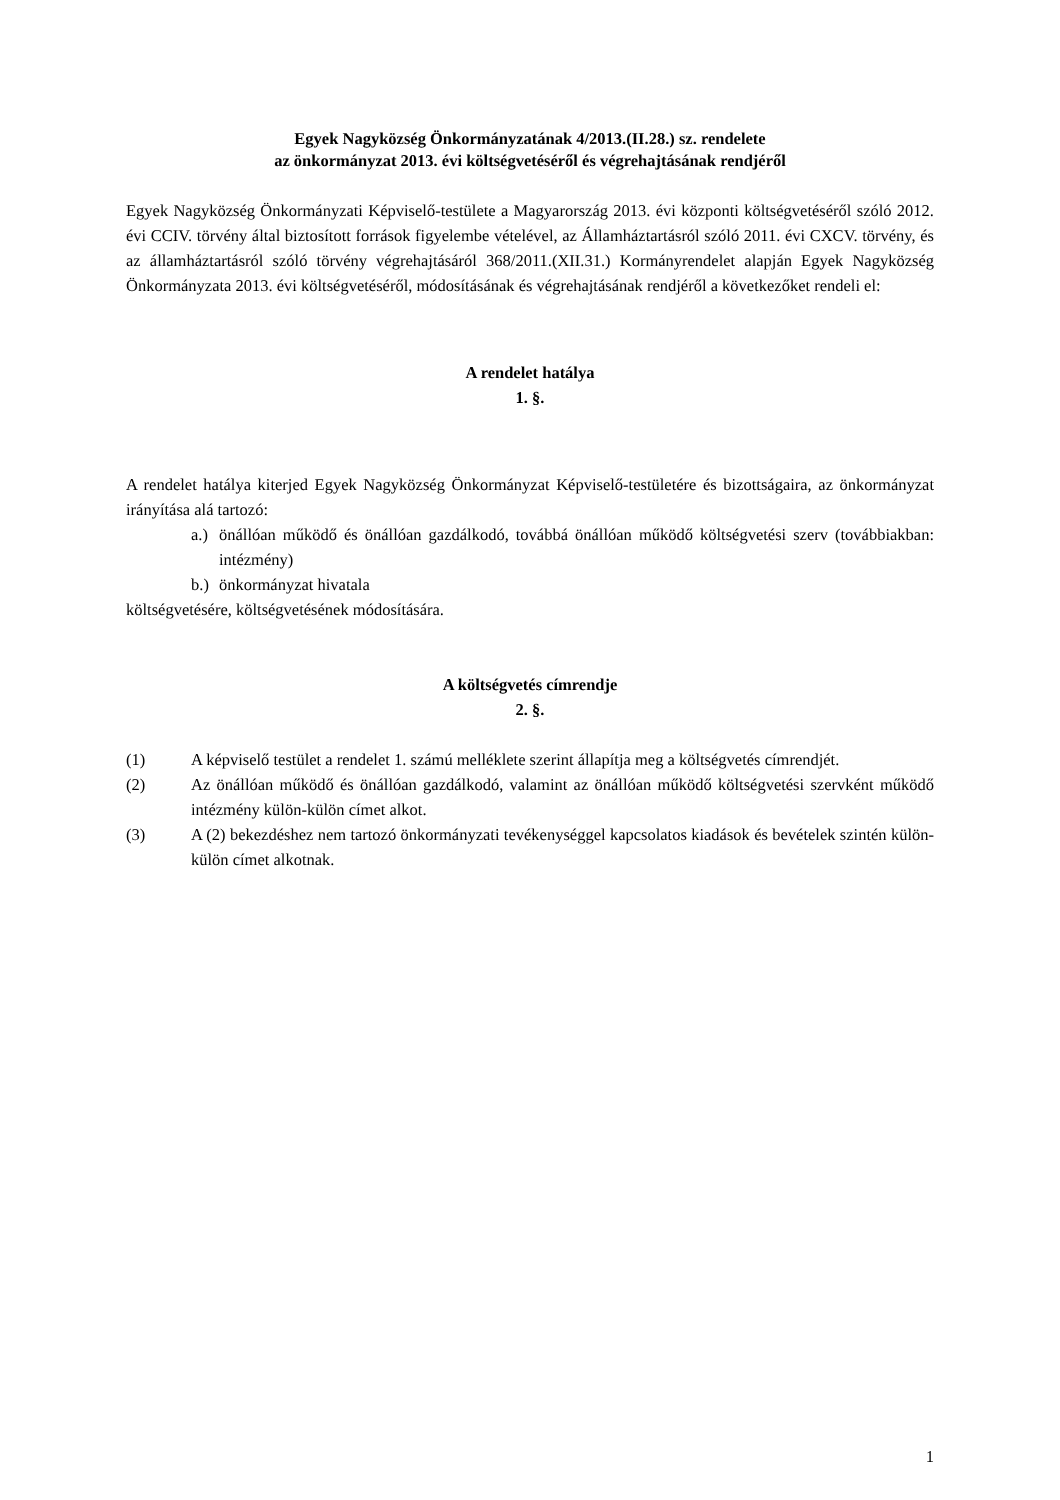Egyek Nagyközség Önkormányzatának 4/2013.(II.28.) sz. rendelete
az önkormányzat 2013. évi költségvetéséről és végrehajtásának rendjéről
Egyek Nagyközség Önkormányzati Képviselő-testülete a Magyarország 2013. évi központi költségvetéséről szóló 2012. évi CCIV. törvény által biztosított források figyelembe vételével, az Államháztartásról szóló 2011. évi CXCV. törvény, és az államháztartásról szóló törvény végrehajtásáról 368/2011.(XII.31.) Kormányrendelet alapján Egyek Nagyközség Önkormányzata 2013. évi költségvetéséről, módosításának és végrehajtásának rendjéről a következőket rendeli el:
A rendelet hatálya
1. §.
A rendelet hatálya kiterjed Egyek Nagyközség Önkormányzat Képviselő-testületére és bizottságaira, az önkormányzat irányítása alá tartozó:
a.) önállóan működő és önállóan gazdálkodó, továbbá önállóan működő költségvetési szerv (továbbiakban: intézmény)
b.) önkormányzat hivatala
költségvetésére, költségvetésének módosítására.
A költségvetés címrendje
2. §.
(1) A képviselő testület a rendelet 1. számú melléklete szerint állapítja meg a költségvetés címrendjét.
(2) Az önállóan működő és önállóan gazdálkodó, valamint az önállóan működő költségvetési szervként működő intézmény külön-külön címet alkot.
(3) A (2) bekezdéshez nem tartozó önkormányzati tevékenységgel kapcsolatos kiadások és bevételek szintén külön-külön címet alkotnak.
1